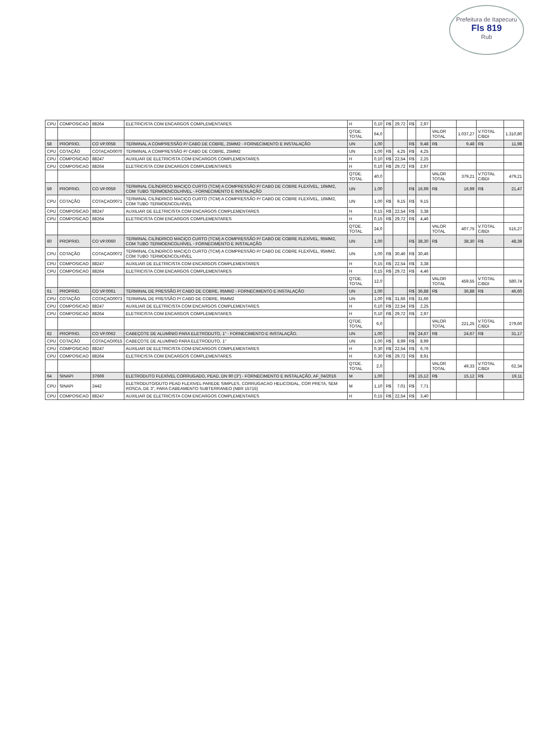Prefeitura de Itapecuru
Fls 819
Rub
| CPU | COMPOSICAO | 88264 | ELETRICISTA COM ENCARGOS COMPLEMENTARES | H | 0,10 | R$ | 29,72 | R$ | 2,97 | | | | |
| | | | | QTDE. TOTAL | 64,0 | | | | | VALOR TOTAL | 1.037,27 | V.TOTAL C/BDI | 1.310,80 |
| 58 | PROPRIO. | CO VP.0058 | TERMINAL A COMPRESSÃO P/ CABO DE COBRE, 25MM2 - FORNECIMENTO E INSTALAÇÃO | UN | 1,00 | | | R$ | 9,48 | R$ | 9,48 | R$ | 11,98 |
| CPU | COTAÇÃO | COTAÇAO0070 | TERMINAL A COMPRESSÃO P/ CABO DE COBRE, 25MM2 | UN | 1,00 | R$ | 4,25 | R$ | 4,25 | | | | |
| CPU | COMPOSICAO | 88247 | AUXILIAR DE ELETRICISTA COM ENCARGOS COMPLEMENTARES | H | 0,10 | R$ | 22,54 | R$ | 2,25 | | | | |
| CPU | COMPOSICAO | 88264 | ELETRICISTA COM ENCARGOS COMPLEMENTARES | H | 0,10 | R$ | 29,72 | R$ | 2,97 | | | | |
| | | | | QTDE. TOTAL | 40,0 | | | | | VALOR TOTAL | 379,21 | V.TOTAL C/BDI | 479,21 |
| 59 | PROPRIO. | CO VP.0059 | TERMINAL CILÍNDRICO MACIÇO CURTO (TCM) A COMPRESSÃO P/ CABO DE COBRE FLEXÍVEL, 16MM2, COM TUBO TERMOENCOLHÍVEL - FORNECIMENTO E INSTALAÇÃO | UN | 1,00 | | | R$ | 16,99 | R$ | 16,99 | R$ | 21,47 |
| CPU | COTAÇÃO | COTAÇAO0071 | TERMINAL CILÍNDRICO MACIÇO CURTO (TCM) A COMPRESSÃO P/ CABO DE COBRE FLEXÍVEL, 16MM2, COM TUBO TERMOENCOLHÍVEL | UN | 1,00 | R$ | 9,15 | R$ | 9,15 | | | | |
| CPU | COMPOSICAO | 88247 | AUXILIAR DE ELETRICISTA COM ENCARGOS COMPLEMENTARES | H | 0,15 | R$ | 22,54 | R$ | 3,38 | | | | |
| CPU | COMPOSICAO | 88264 | ELETRICISTA COM ENCARGOS COMPLEMENTARES | H | 0,15 | R$ | 29,72 | R$ | 4,46 | | | | |
| | | | | QTDE. TOTAL | 24,0 | | | | | VALOR TOTAL | 407,75 | V.TOTAL C/BDI | 515,27 |
| 60 | PROPRIO. | CO VP.0060 | TERMINAL CILÍNDRICO MACIÇO CURTO (TCM) A COMPRESSÃO P/ CABO DE COBRE FLEXÍVEL, 95MM2, COM TUBO TERMOENCOLHÍVEL - FORNECIMENTO E INSTALAÇÃO | UN | 1,00 | | | R$ | 38,30 | R$ | 38,30 | R$ | 48,39 |
| CPU | COTAÇÃO | COTAÇAO0072 | TERMINAL CILÍNDRICO MACIÇO CURTO (TCM) A COMPRESSÃO P/ CABO DE COBRE FLEXÍVEL, 95MM2, COM TUBO TERMOENCOLHÍVEL | UN | 1,00 | R$ | 30,46 | R$ | 30,46 | | | | |
| CPU | COMPOSICAO | 88247 | AUXILIAR DE ELETRICISTA COM ENCARGOS COMPLEMENTARES | H | 0,15 | R$ | 22,54 | R$ | 3,38 | | | | |
| CPU | COMPOSICAO | 88264 | ELETRICISTA COM ENCARGOS COMPLEMENTARES | H | 0,15 | R$ | 29,72 | R$ | 4,46 | | | | |
| | | | | QTDE. TOTAL | 12,0 | | | | | VALOR TOTAL | 459,55 | V.TOTAL C/BDI | 580,74 |
| 61 | PROPRIO. | CO VP.0061 | TERMINAL DE PRESSÃO P/ CABO DE COBRE, 95MM2 - FORNECIMENTO E INSTALAÇÃO | UN | 1,00 | | | R$ | 36,88 | R$ | 36,88 | R$ | 46,60 |
| CPU | COTAÇÃO | COTAÇAO0073 | TERMINAL DE PRESSÃO P/ CABO DE COBRE, 95MM2 | UN | 1,00 | R$ | 31,66 | R$ | 31,66 | | | | |
| CPU | COMPOSICAO | 88247 | AUXILIAR DE ELETRICISTA COM ENCARGOS COMPLEMENTARES | H | 0,10 | R$ | 22,54 | R$ | 2,25 | | | | |
| CPU | COMPOSICAO | 88264 | ELETRICISTA COM ENCARGOS COMPLEMENTARES | H | 0,10 | R$ | 29,72 | R$ | 2,97 | | | | |
| | | | | QTDE. TOTAL | 6,0 | | | | | VALOR TOTAL | 221,25 | V.TOTAL C/BDI | 279,60 |
| 62 | PROPRIO. | CO VP.0062 | CABEÇOTE DE ALUMÍNIO PARA ELETRODUTO, 1" - FORNECIMENTO E INSTALAÇÃO. | UN | 1,00 | | | R$ | 24,67 | R$ | 24,67 | R$ | 31,17 |
| CPU | COTAÇÃO | COTAÇAO0015 | CABEÇOTE DE ALUMÍNIO PARA ELETRODUTO, 1" | UN | 1,00 | R$ | 8,99 | R$ | 8,99 | | | | |
| CPU | COMPOSICAO | 88247 | AUXILIAR DE ELETRICISTA COM ENCARGOS COMPLEMENTARES | H | 0,30 | R$ | 22,54 | R$ | 6,76 | | | | |
| CPU | COMPOSICAO | 88264 | ELETRICISTA COM ENCARGOS COMPLEMENTARES | H | 0,30 | R$ | 29,72 | R$ | 8,91 | | | | |
| | | | | QTDE. TOTAL | 2,0 | | | | | VALOR TOTAL | 49,33 | V.TOTAL C/BDI | 62,34 |
| 64 | SINAPI | 37669 | ELETRODUTO FLEXÍVEL CORRUGADO, PEAD, DN 90 (3") - FORNECIMENTO E INSTALAÇÃO. AF_04/2016 | M | 1,00 | | | R$ | 15,12 | R$ | 15,12 | R$ | 19,11 |
| CPU | SINAPI | 2442 | ELETRODUTO/DUTO PEAD FLEXIVEL PAREDE SIMPLES, CORRUGACAO HELICOIDAL, COR PRETA, SEM ROSCA, DE 3", PARA CABEAMENTO SUBTERRANEO (NBR 15715) | M | 1,10 | R$ | 7,01 | R$ | 7,71 | | | | |
| CPU | COMPOSICAO | 88247 | AUXILIAR DE ELETRICISTA COM ENCARGOS COMPLEMENTARES | H | 0,15 | R$ | 22,54 | R$ | 3,40 | | | | |